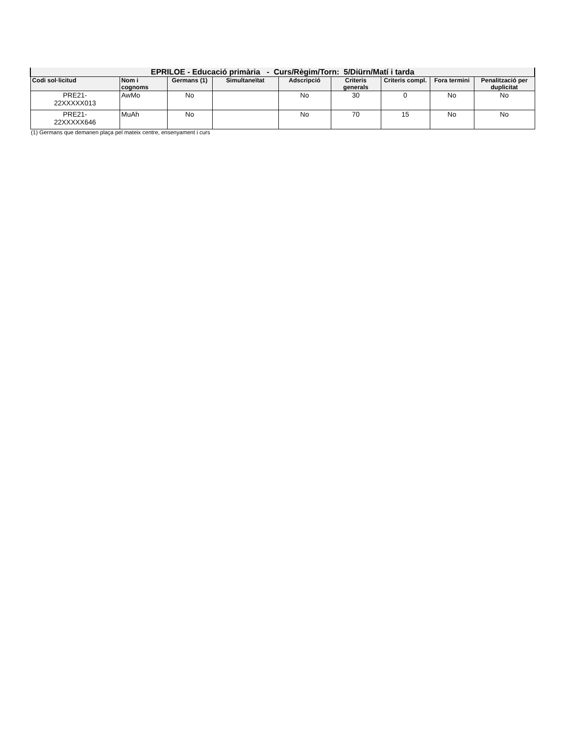| EPRILOE - Educació primària - Curs/Règim/Torn: 5/Diürn/Matí i tarda | | | | | | | | |
| --- | --- | --- | --- | --- | --- | --- | --- | --- |
| Codi sol·licitud | Nom i cognoms | Germans (1) | Simultaneïtat | Adscripció | Criteris generals | Criteris compl. | Fora termini | Penalització per duplicitat |
| PRE21- 22XXXXX013 | AwMo | No | | No | 30 | 0 | No | No |
| PRE21- 22XXXXX646 | MuAh | No | | No | 70 | 15 | No | No |
(1) Germans que demanen plaça pel mateix centre, ensenyament i curs